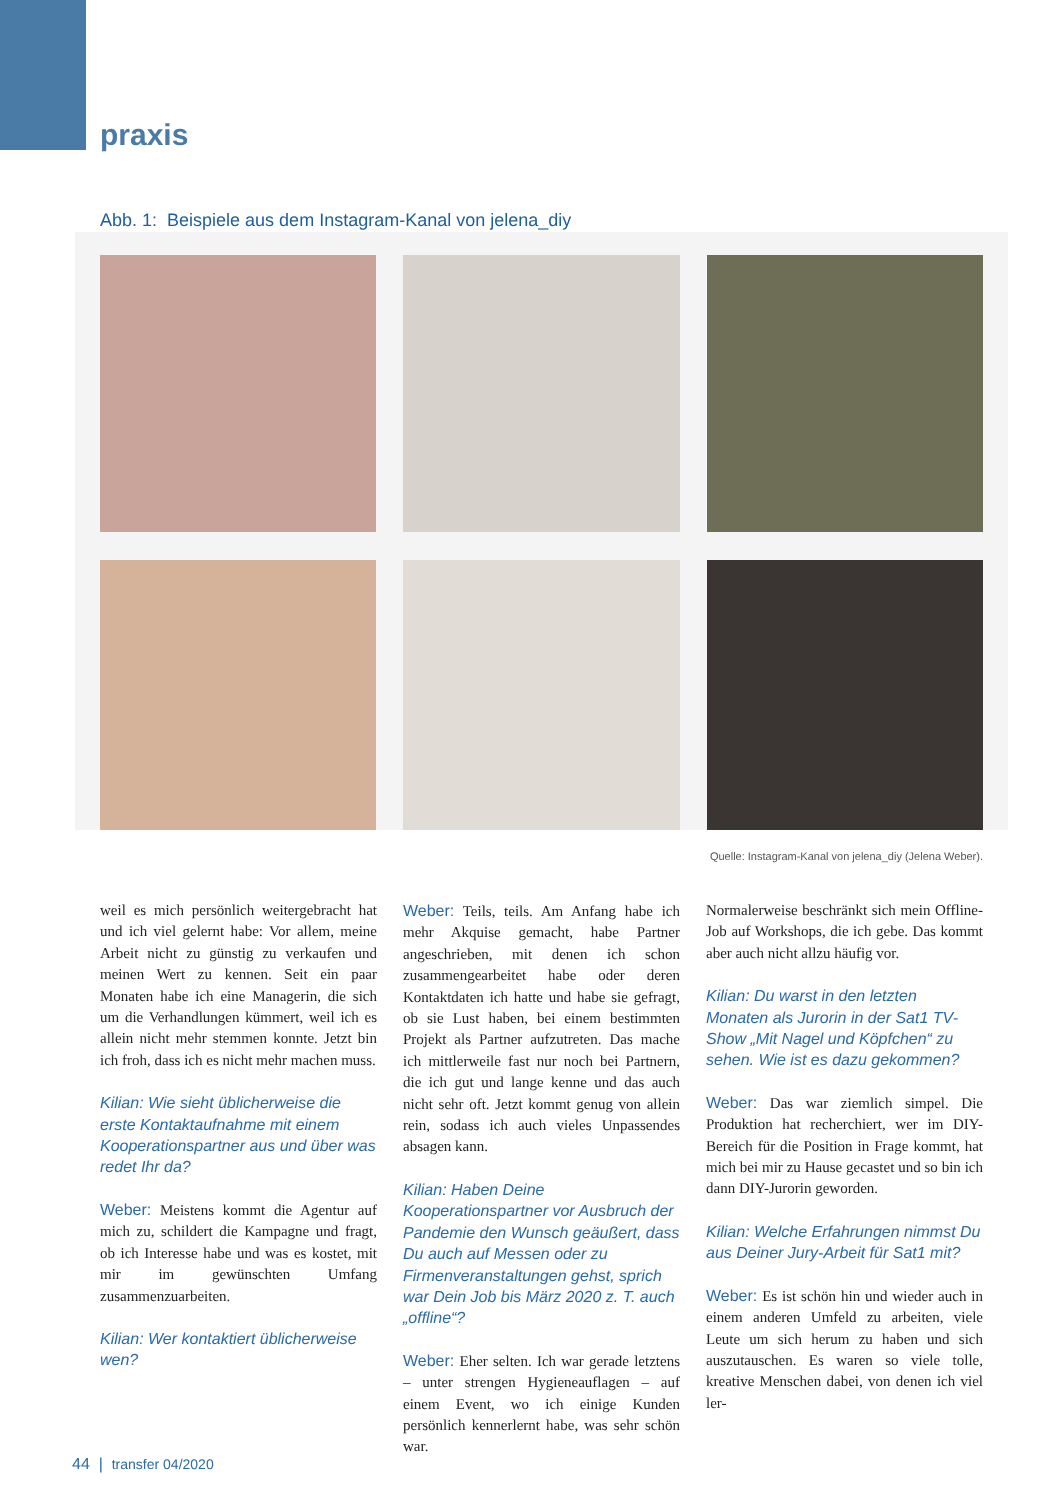praxis
Abb. 1: Beispiele aus dem Instagram-Kanal von jelena_diy
Quelle: Instagram-Kanal von jelena_diy (Jelena Weber).
weil es mich persönlich weitergebracht hat und ich viel gelernt habe: Vor allem, meine Arbeit nicht zu günstig zu verkaufen und meinen Wert zu kennen. Seit ein paar Monaten habe ich eine Managerin, die sich um die Verhandlungen kümmert, weil ich es allein nicht mehr stemmen konnte. Jetzt bin ich froh, dass ich es nicht mehr machen muss.
Kilian: Wie sieht üblicherweise die erste Kontaktaufnahme mit einem Kooperationspartner aus und über was redet Ihr da?
Weber: Meistens kommt die Agentur auf mich zu, schildert die Kampagne und fragt, ob ich Interesse habe und was es kostet, mit mir im gewünschten Umfang zusammenzuarbeiten.
Kilian: Wer kontaktiert üblicherweise wen?
Weber: Teils, teils. Am Anfang habe ich mehr Akquise gemacht, habe Partner angeschrieben, mit denen ich schon zusammengearbeitet habe oder deren Kontaktdaten ich hatte und habe sie gefragt, ob sie Lust haben, bei einem bestimmten Projekt als Partner aufzutreten. Das mache ich mittlerweile fast nur noch bei Partnern, die ich gut und lange kenne und das auch nicht sehr oft. Jetzt kommt genug von allein rein, sodass ich auch vieles Unpassendes absagen kann.
Kilian: Haben Deine Kooperationspartner vor Ausbruch der Pandemie den Wunsch geäußert, dass Du auch auf Messen oder zu Firmenveranstaltungen gehst, sprich war Dein Job bis März 2020 z. T. auch „offline“?
Weber: Eher selten. Ich war gerade letztens – unter strengen Hygieneauflagen – auf einem Event, wo ich einige Kunden persönlich kennerlernt habe, was sehr schön war.
Normalerweise beschränkt sich mein Offline-Job auf Workshops, die ich gebe. Das kommt aber auch nicht allzu häufig vor.
Kilian: Du warst in den letzten Monaten als Jurorin in der Sat1 TV-Show „Mit Nagel und Köpfchen“ zu sehen. Wie ist es dazu gekommen?
Weber: Das war ziemlich simpel. Die Produktion hat recherchiert, wer im DIY-Bereich für die Position in Frage kommt, hat mich bei mir zu Hause gecastet und so bin ich dann DIY-Jurorin geworden.
Kilian: Welche Erfahrungen nimmst Du aus Deiner Jury-Arbeit für Sat1 mit?
Weber: Es ist schön hin und wieder auch in einem anderen Umfeld zu arbeiten, viele Leute um sich herum zu haben und sich auszutauschen. Es waren so viele tolle, kreative Menschen dabei, von denen ich viel ler-
44 | transfer 04/2020